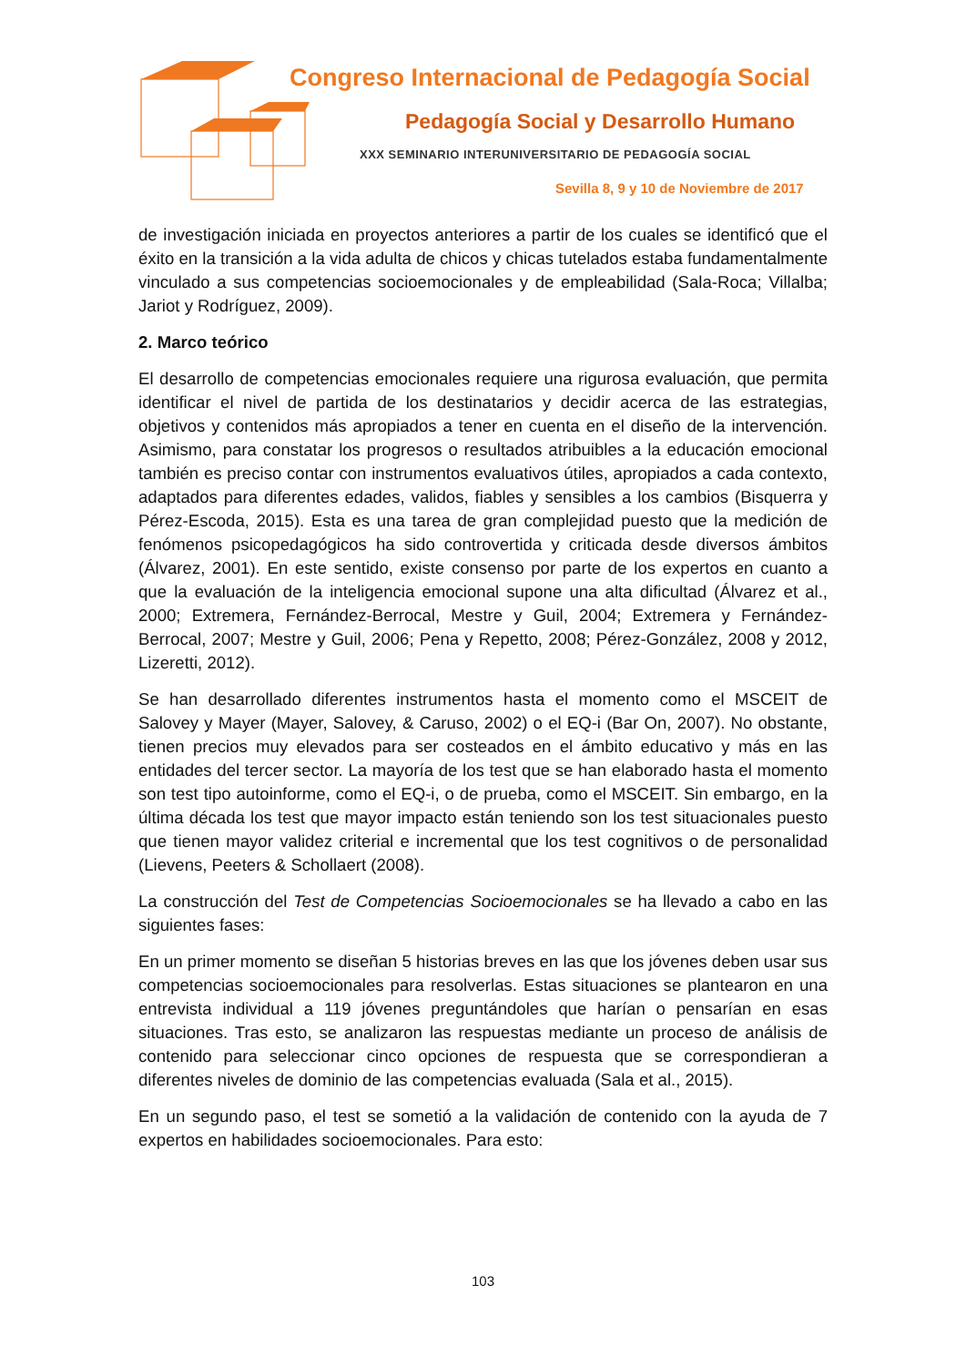Congreso Internacional de Pedagogía Social
Pedagogía Social y Desarrollo Humano
XXX SEMINARIO INTERUNIVERSITARIO DE PEDAGOGÍA SOCIAL
Sevilla 8, 9 y 10 de Noviembre de 2017
de investigación iniciada en proyectos anteriores a partir de los cuales se identificó que el éxito en la transición a la vida adulta de chicos y chicas tutelados estaba fundamentalmente vinculado a sus competencias socioemocionales y de empleabilidad (Sala-Roca; Villalba; Jariot y Rodríguez, 2009).
2. Marco teórico
El desarrollo de competencias emocionales requiere una rigurosa evaluación, que permita identificar el nivel de partida de los destinatarios y decidir acerca de las estrategias, objetivos y contenidos más apropiados a tener en cuenta en el diseño de la intervención. Asimismo, para constatar los progresos o resultados atribuibles a la educación emocional también es preciso contar con instrumentos evaluativos útiles, apropiados a cada contexto, adaptados para diferentes edades, validos, fiables y sensibles a los cambios (Bisquerra y Pérez-Escoda, 2015). Esta es una tarea de gran complejidad puesto que la medición de fenómenos psicopedagógicos ha sido controvertida y criticada desde diversos ámbitos (Álvarez, 2001). En este sentido, existe consenso por parte de los expertos en cuanto a que la evaluación de la inteligencia emocional supone una alta dificultad (Álvarez et al., 2000; Extremera, Fernández-Berrocal, Mestre y Guil, 2004; Extremera y Fernández-Berrocal, 2007; Mestre y Guil, 2006; Pena y Repetto, 2008; Pérez-González, 2008 y 2012, Lizeretti, 2012).
Se han desarrollado diferentes instrumentos hasta el momento como el MSCEIT de Salovey y Mayer (Mayer, Salovey, & Caruso, 2002) o el EQ-i (Bar On, 2007). No obstante, tienen precios muy elevados para ser costeados en el ámbito educativo y más en las entidades del tercer sector. La mayoría de los test que se han elaborado hasta el momento son test tipo autoinforme, como el EQ-i, o de prueba, como el MSCEIT. Sin embargo, en la última década los test que mayor impacto están teniendo son los test situacionales puesto que tienen mayor validez criterial e incremental que los test cognitivos o de personalidad (Lievens, Peeters & Schollaert (2008).
La construcción del Test de Competencias Socioemocionales se ha llevado a cabo en las siguientes fases:
En un primer momento se diseñan 5 historias breves en las que los jóvenes deben usar sus competencias socioemocionales para resolverlas. Estas situaciones se plantearon en una entrevista individual a 119 jóvenes preguntándoles que harían o pensarían en esas situaciones. Tras esto, se analizaron las respuestas mediante un proceso de análisis de contenido para seleccionar cinco opciones de respuesta que se correspondieran a diferentes niveles de dominio de las competencias evaluada (Sala et al., 2015).
En un segundo paso, el test se sometió a la validación de contenido con la ayuda de 7 expertos en habilidades socioemocionales. Para esto:
103